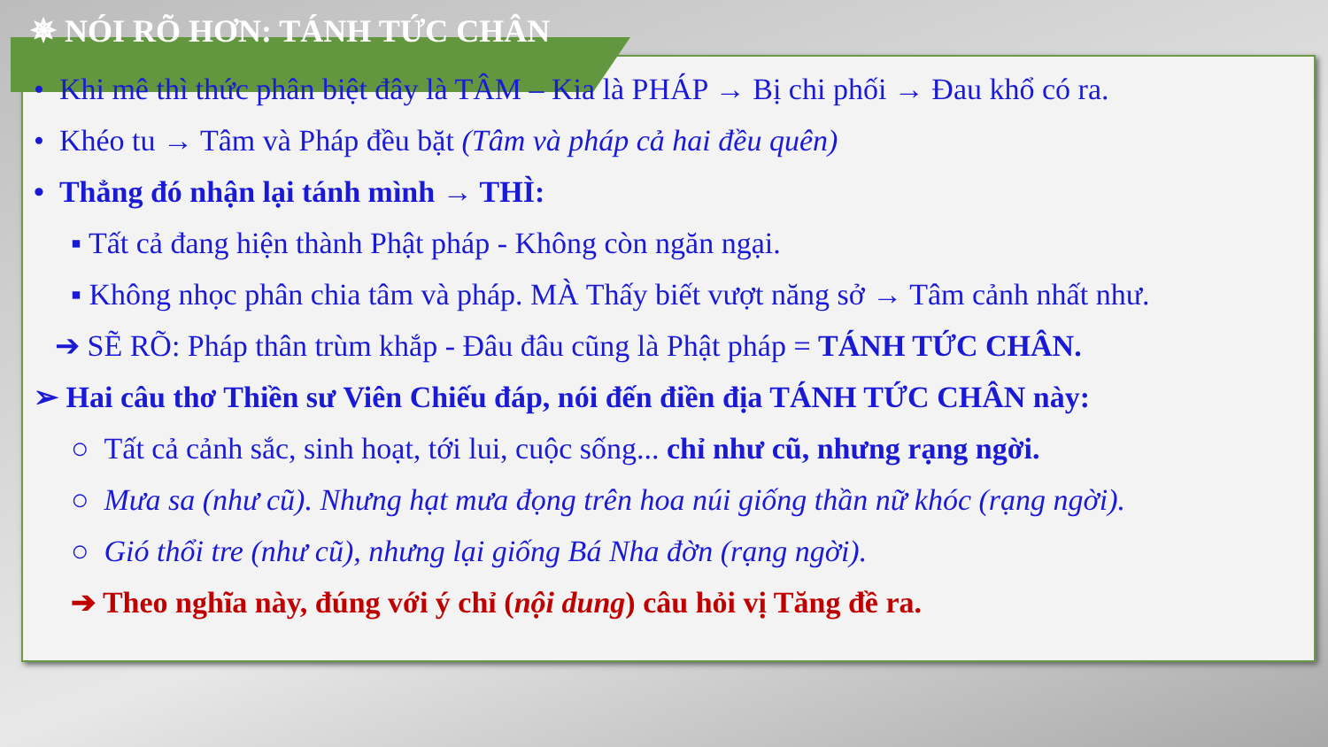✵ NÓI RÕ HƠN: TÁNH TỨC CHÂN
• Khi mê thì thức phân biệt đây là TÂM – Kia là PHÁP → Bị chi phối → Đau khổ có ra.
• Khéo tu → Tâm và Pháp đều bặt (Tâm và pháp cả hai đều quên)
• Thẳng đó nhận lại tánh mình → THÌ:
▪ Tất cả đang hiện thành Phật pháp - Không còn ngăn ngại.
▪ Không nhọc phân chia tâm và pháp. MÀ Thấy biết vượt năng sở → Tâm cảnh nhất như.
➔ SẼ RÕ: Pháp thân trùm khắp - Đâu đâu cũng là Phật pháp = TÁNH TỨC CHÂN.
➢ Hai câu thơ Thiền sư Viên Chiếu đáp, nói đến điền địa TÁNH TỨC CHÂN này:
○ Tất cả cảnh sắc, sinh hoạt, tới lui, cuộc sống... chỉ như cũ, nhưng rạng ngời.
○ Mưa sa (như cũ). Nhưng hạt mưa đọng trên hoa núi giống thần nữ khóc (rạng ngời).
○ Gió thổi tre (như cũ), nhưng lại giống Bá Nha đờn (rạng ngời).
➔ Theo nghĩa này, đúng với ý chỉ (nội dung) câu hỏi vị Tăng đề ra.